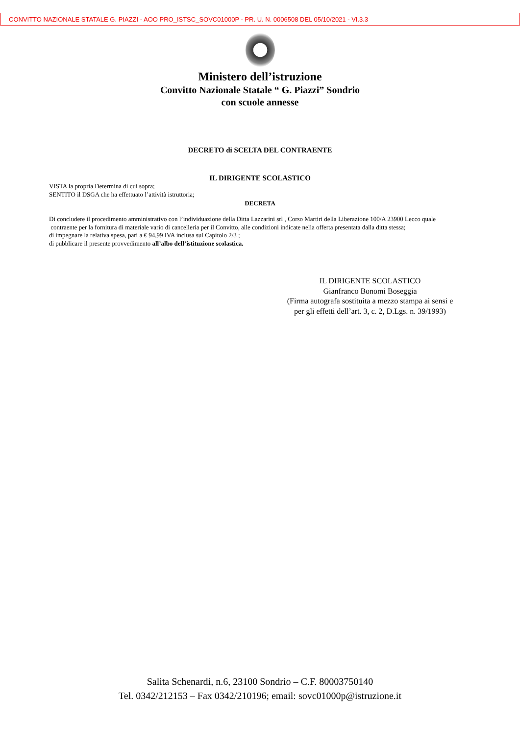CONVITTO NAZIONALE STATALE G. PIAZZI - AOO PRO_ISTSC_SOVC01000P - PR. U. N. 0006508 DEL 05/10/2021 - VI.3.3
Ministero dell’istruzione
Convitto Nazionale Statale “ G. Piazzi” Sondrio
con scuole annesse
DECRETO di SCELTA DEL CONTRAENTE
IL DIRIGENTE SCOLASTICO
VISTA la propria Determina di cui sopra;
SENTITO il DSGA che ha effettuato l’attività istruttoria;
DECRETA
Di concludere il procedimento amministrativo con l’individuazione della Ditta Lazzarini srl , Corso Martiri della Liberazione 100/A 23900 Lecco quale
contraente per la fornitura di materiale vario di cancelleria per il Convitto, alle condizioni indicate nella offerta presentata dalla ditta stessa;
di impegnare la relativa spesa, pari a € 94,99 IVA inclusa sul Capitolo 2/3 ;
di pubblicare il presente provvedimento all’albo dell’istituzione scolastica.
IL DIRIGENTE SCOLASTICO
Gianfranco Bonomi Boseggia
(Firma autografa sostituita a mezzo stampa ai sensi e
per gli effetti dell’art. 3, c. 2, D.Lgs. n. 39/1993)
Salita Schenardi, n.6, 23100 Sondrio – C.F. 80003750140
Tel. 0342/212153 – Fax 0342/210196; email: sovc01000p@istruzione.it